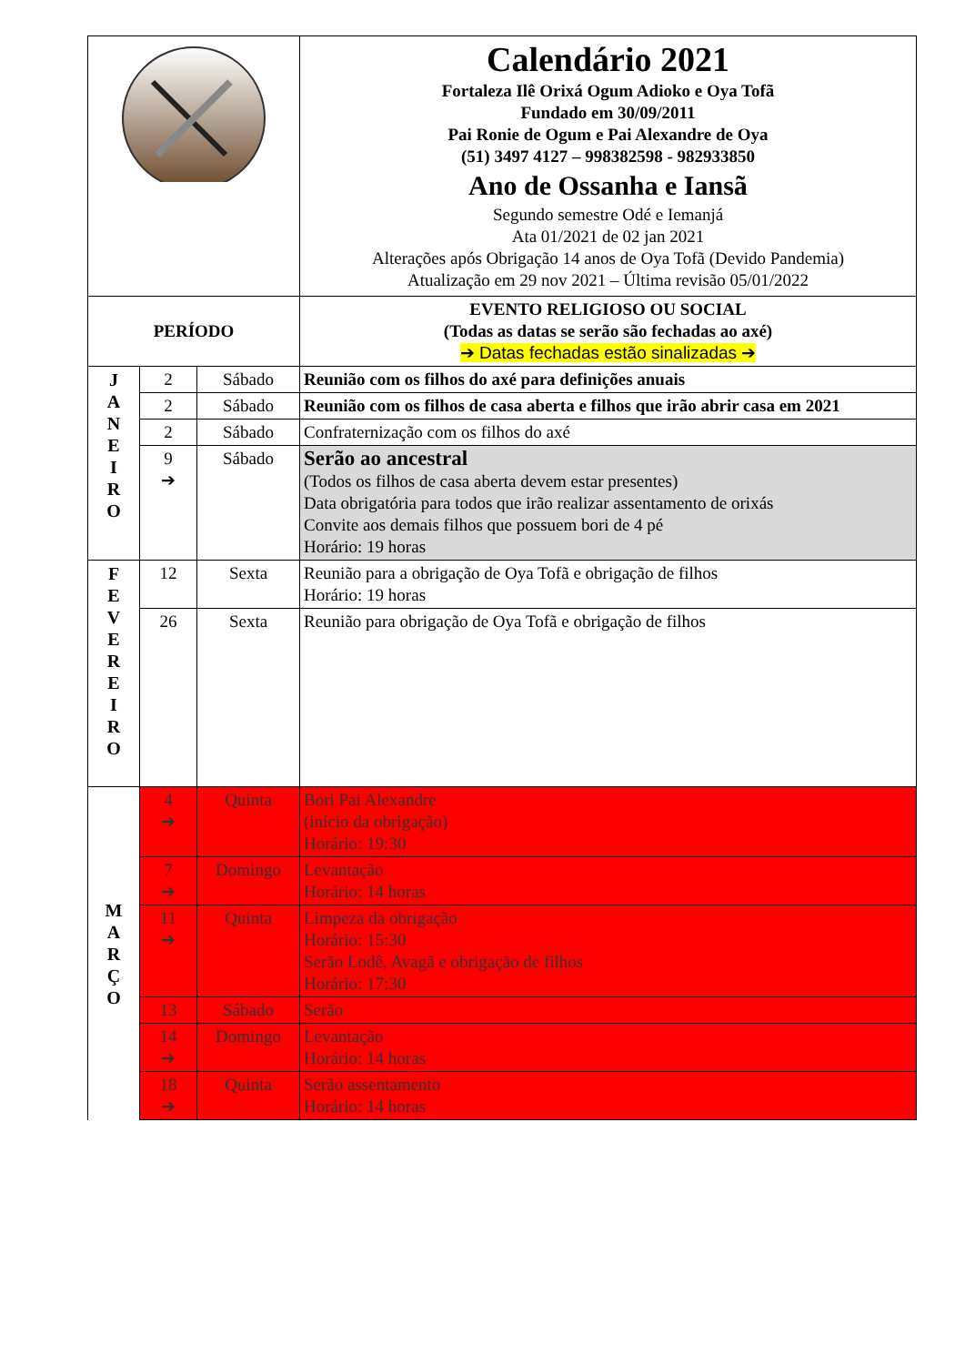| | | | Calendário 2021 Fortaleza Ilê Orixá Ogum Adioko e Oya Tofã Fundado em 30/09/2011 Pai Ronie de Ogum e Pai Alexandre de Oya (51) 3497 4127 – 998382598 - 982933850 Ano de Ossanha e Iansã Segundo semestre Odé e Iemanjá Ata 01/2021 de 02 jan 2021 Alterações após Obrigação 14 anos de Oya Tofã (Devido Pandemia) Atualização em 29 nov 2021 – Última revisão 05/01/2022 |
| PERÍODO | | | EVENTO RELIGIOSO OU SOCIAL (Todas as datas se serão são fechadas ao axé) ➔ Datas fechadas estão sinalizadas ➔ |
| J A N E I R O | 2 | Sábado | Reunião com os filhos do axé para definições anuais |
| | 2 | Sábado | Reunião com os filhos de casa aberta e filhos que irão abrir casa em 2021 |
| | 2 | Sábado | Confraternização com os filhos do axé |
| | 9 ➔ | Sábado | Serão ao ancestral (Todos os filhos de casa aberta devem estar presentes) Data obrigatória para todos que irão realizar assentamento de orixás Convite aos demais filhos que possuem bori de 4 pé Horário: 19 horas |
| F E V E R E I R O | 12 | Sexta | Reunião para a obrigação de Oya Tofã e obrigação de filhos Horário: 19 horas |
| | 26 | Sexta | Reunião para obrigação de Oya Tofã e obrigação de filhos |
| M A R Ç O | 4 ➔ | Quinta | Bori Pai Alexandre (início da obrigação) Horário: 19:30 |
| | 7 ➔ | Domingo | Levantação Horário: 14 horas |
| | 11 ➔ | Quinta | Limpeza da obrigação Horário: 15:30 Serão Lodê, Avagã e obrigação de filhos Horário: 17:30 |
| | 13 | Sábado | Serão |
| | 14 ➔ | Domingo | Levantação Horário: 14 horas |
| | 18 ➔ | Quinta | Serão assentamento Horário: 14 horas |